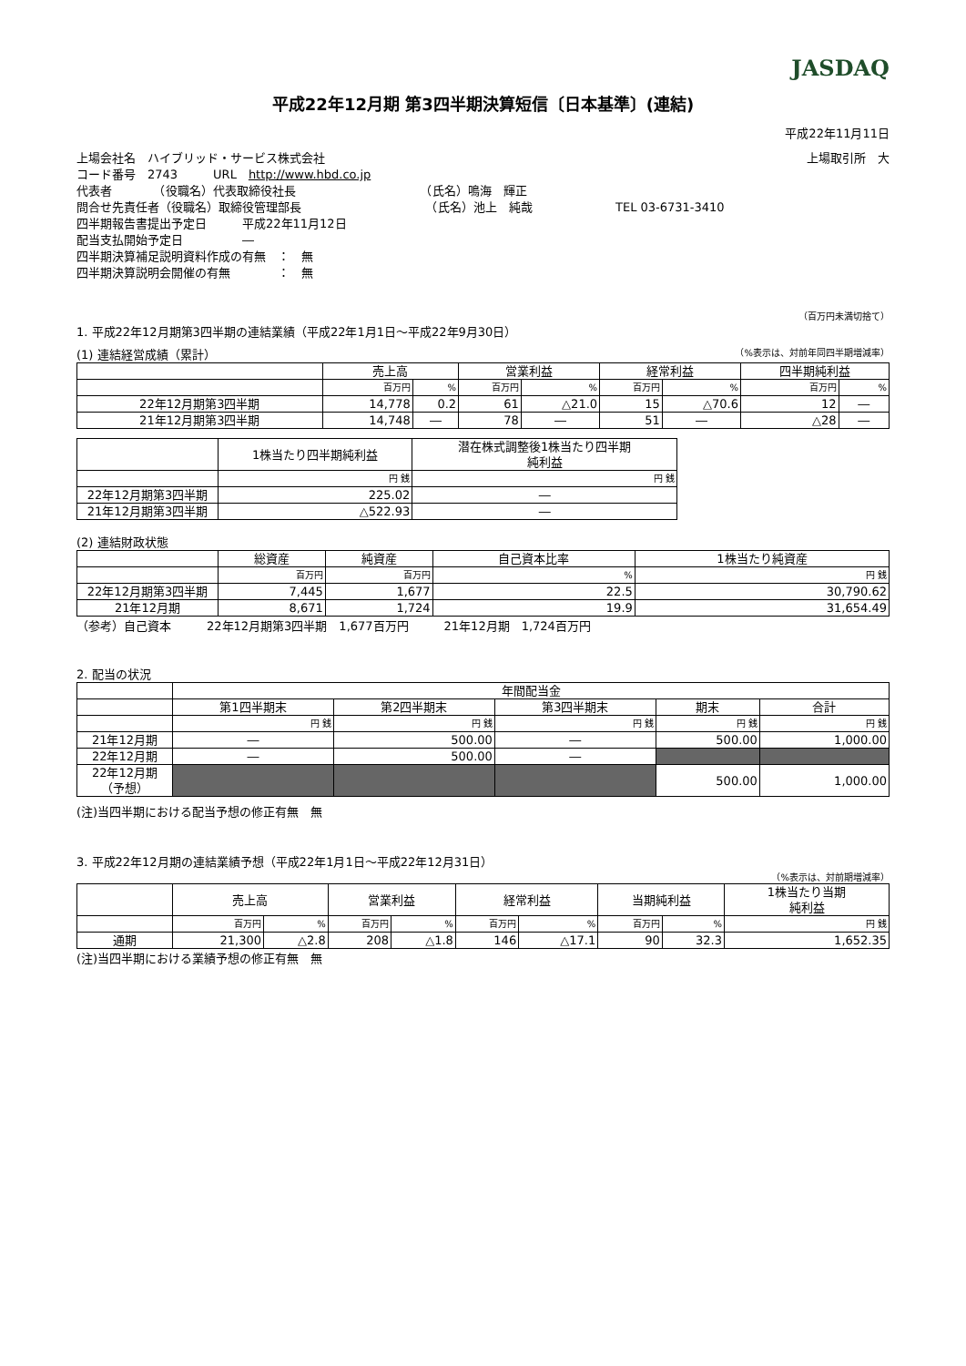JASDAQ
平成22年12月期 第3四半期決算短信〔日本基準〕(連結)
平成22年11月11日
上場会社名　ハイブリッド・サービス株式会社 上場取引所　大
コード番号　2743　　　URL　http://www.hbd.co.jp
代表者　　　　（役職名）代表取締役社長　　　　　　　　　　　（氏名）鳴海　輝正
問合せ先責任者（役職名）取締役管理部長　　　　　　　　　　　（氏名）池上　純哉　　　　　　　TEL 03-6731-3410
四半期報告書提出予定日　　　平成22年11月12日
配当支払開始予定日　　　　　―
四半期決算補足説明資料作成の有無　：　無
四半期決算説明会開催の有無　　　　：　無
（百万円未満切捨て）
1. 平成22年12月期第3四半期の連結業績（平成22年1月1日～平成22年9月30日）
(1) 連結経営成績（累計） （%表示は、対前年同四半期増減率）
| | 売上高 | | 営業利益 | | 経常利益 | | 四半期純利益 | |
| --- | --- | --- | --- | --- | --- | --- | --- | --- |
| | 百万円 | % | 百万円 | % | 百万円 | % | 百万円 | % |
| 22年12月期第3四半期 | 14,778 | 0.2 | 61 | △21.0 | 15 | △70.6 | 12 | ― |
| 21年12月期第3四半期 | 14,748 | ― | 78 | ― | 51 | ― | △28 | ― |
| | 1株当たり四半期純利益 | 潜在株式調整後1株当たり四半期 純利益 |
| --- | --- | --- |
| | 円 銭 | 円 銭 |
| 22年12月期第3四半期 | 225.02 | ― |
| 21年12月期第3四半期 | △522.93 | ― |
(2) 連結財政状態
| | 総資産 | 純資産 | 自己資本比率 | 1株当たり純資産 |
| --- | --- | --- | --- | --- |
| | 百万円 | 百万円 | % | 円 銭 |
| 22年12月期第3四半期 | 7,445 | 1,677 | 22.5 | 30,790.62 |
| 21年12月期 | 8,671 | 1,724 | 19.9 | 31,654.49 |
（参考）自己資本　　　22年12月期第3四半期　1,677百万円　　　21年12月期　1,724百万円
2. 配当の状況
| | 年間配当金 | | | | |
| --- | --- | --- | --- | --- | --- |
| | 第1四半期末 | 第2四半期末 | 第3四半期末 | 期末 | 合計 |
| | 円 銭 | 円 銭 | 円 銭 | 円 銭 | 円 銭 |
| 21年12月期 | ― | 500.00 | ― | 500.00 | 1,000.00 |
| 22年12月期 | ― | 500.00 | ― | | |
| 22年12月期 （予想） | | | | 500.00 | 1,000.00 |
(注)当四半期における配当予想の修正有無　無
3. 平成22年12月期の連結業績予想（平成22年1月1日～平成22年12月31日）
（%表示は、対前期増減率）
| | 売上高 | | 営業利益 | | 経常利益 | | 当期純利益 | | 1株当たり当期 純利益 |
| --- | --- | --- | --- | --- | --- | --- | --- | --- | --- |
| | 百万円 | % | 百万円 | % | 百万円 | % | 百万円 | % | 円 銭 |
| 通期 | 21,300 | △2.8 | 208 | △1.8 | 146 | △17.1 | 90 | 32.3 | 1,652.35 |
(注)当四半期における業績予想の修正有無　無